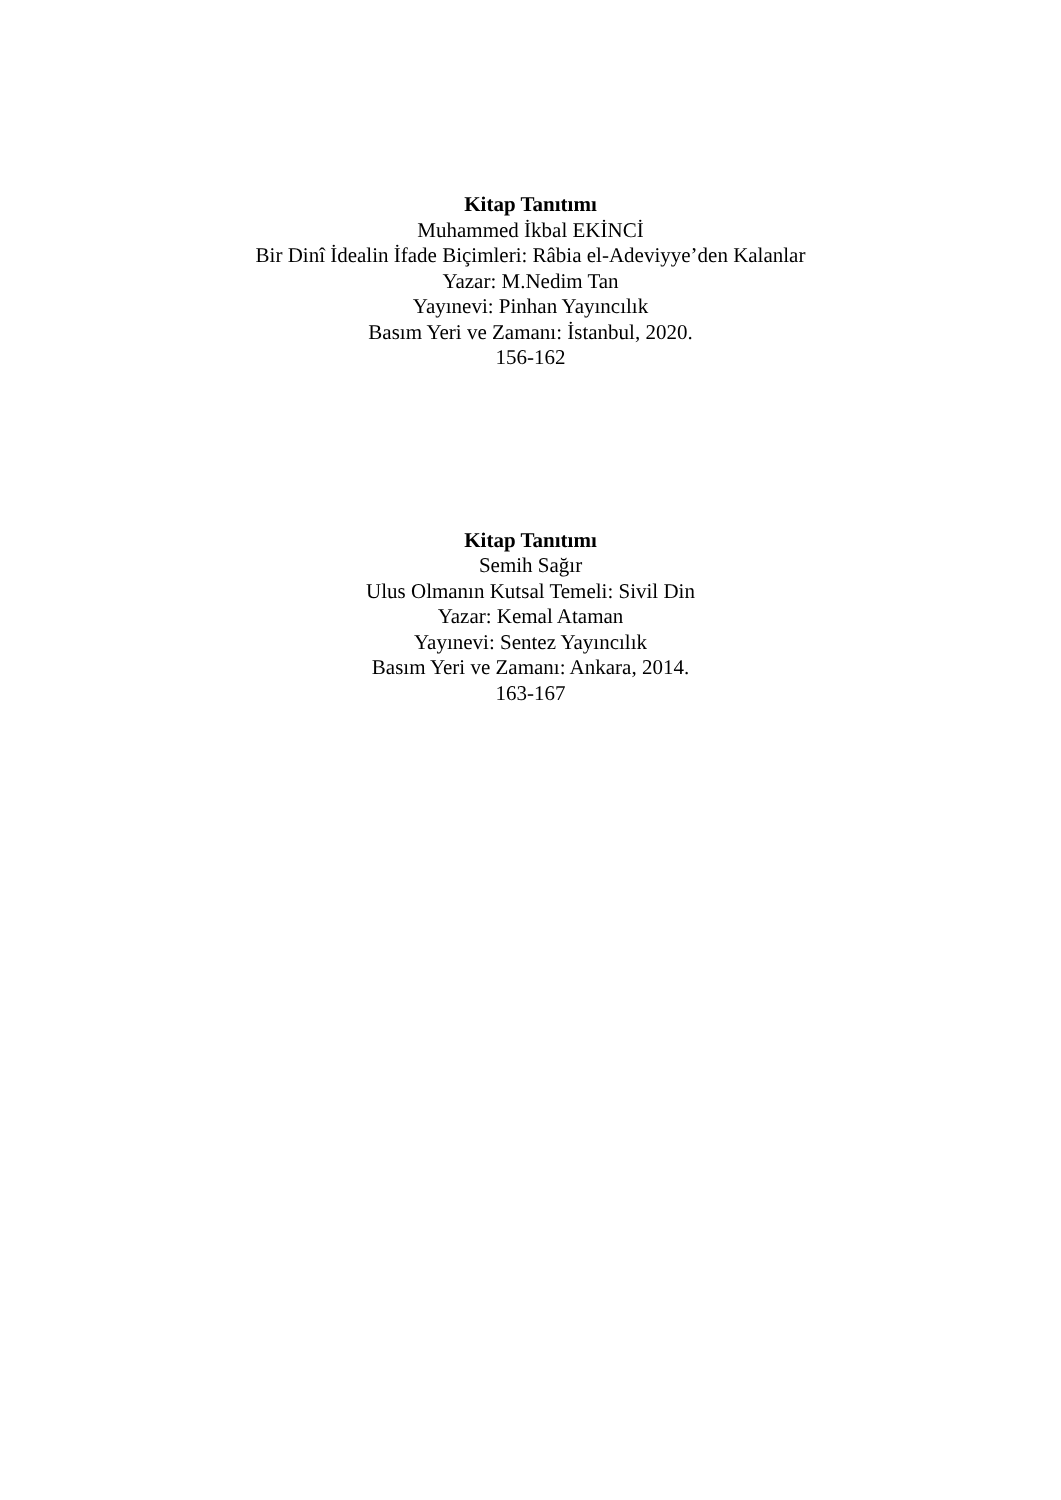Kitap Tanıtımı
Muhammed İkbal EKİNCİ
Bir Dinî İdealin İfade Biçimleri: Râbia el-Adeviyye’den Kalanlar
Yazar: M.Nedim Tan
Yayınevi: Pinhan Yayıncılık
Basım Yeri ve Zamanı: İstanbul, 2020.
156-162
Kitap Tanıtımı
Semih Sağır
Ulus Olmanın Kutsal Temeli: Sivil Din
Yazar: Kemal Ataman
Yayınevi: Sentez Yayıncılık
Basım Yeri ve Zamanı: Ankara, 2014.
163-167